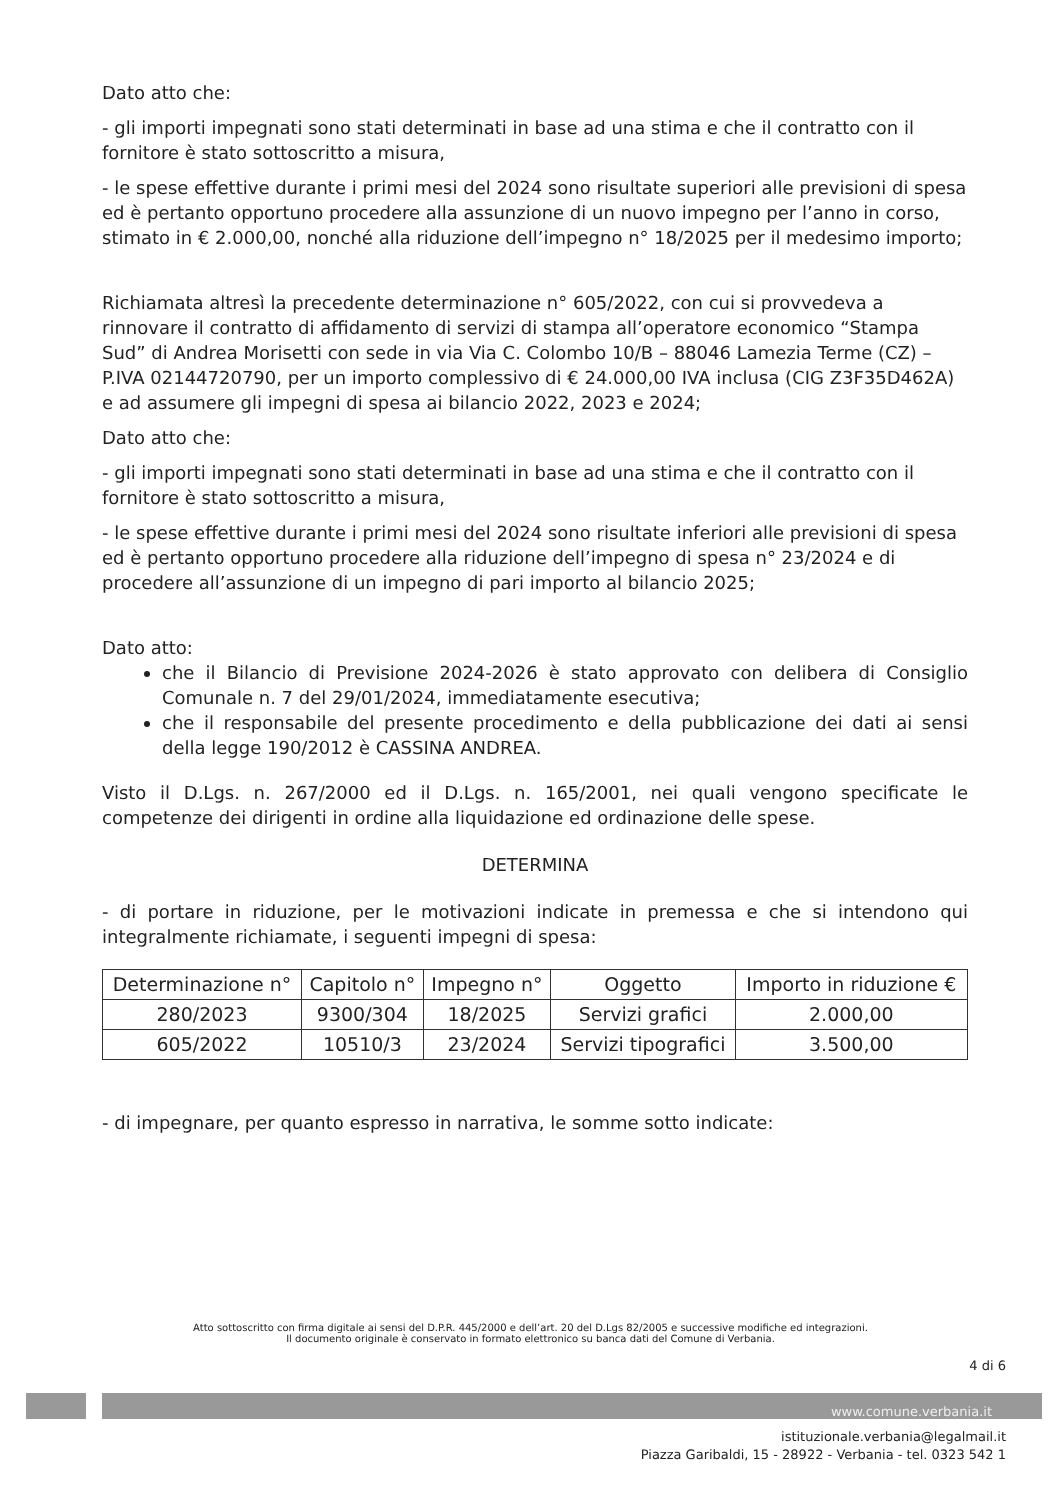Dato atto che:
- gli importi impegnati sono stati determinati in base ad una stima e che il contratto con il fornitore è stato sottoscritto a misura,
- le spese effettive durante i primi mesi del 2024 sono risultate superiori alle previsioni di spesa ed è pertanto opportuno procedere alla assunzione di un nuovo impegno per l’anno in corso, stimato in € 2.000,00, nonché alla riduzione dell’impegno n° 18/2025 per il medesimo importo;
Richiamata altresì la precedente determinazione n° 605/2022, con cui si provvedeva a rinnovare il contratto di affidamento di servizi di stampa all’operatore economico “Stampa Sud” di Andrea Morisetti con sede in via Via C. Colombo 10/B – 88046 Lamezia Terme (CZ) – P.IVA 02144720790, per un importo complessivo di € 24.000,00 IVA inclusa (CIG Z3F35D462A) e ad assumere gli impegni di spesa ai bilancio 2022, 2023 e 2024;
Dato atto che:
- gli importi impegnati sono stati determinati in base ad una stima e che il contratto con il fornitore è stato sottoscritto a misura,
- le spese effettive durante i primi mesi del 2024 sono risultate inferiori alle previsioni di spesa ed è pertanto opportuno procedere alla riduzione dell’impegno di spesa n° 23/2024 e di procedere all’assunzione di un impegno di pari importo al bilancio 2025;
Dato atto:
che il Bilancio di Previsione 2024-2026 è stato approvato con delibera di Consiglio Comunale n. 7 del 29/01/2024, immediatamente esecutiva;
che il responsabile del presente procedimento e della pubblicazione dei dati ai sensi della legge 190/2012 è CASSINA ANDREA.
Visto il D.Lgs. n. 267/2000 ed il D.Lgs. n. 165/2001, nei quali vengono specificate le competenze dei dirigenti in ordine alla liquidazione ed ordinazione delle spese.
DETERMINA
- di portare in riduzione, per le motivazioni indicate in premessa e che si intendono qui integralmente richiamate, i seguenti impegni di spesa:
| Determinazione n° | Capitolo n° | Impegno n° | Oggetto | Importo in riduzione € |
| --- | --- | --- | --- | --- |
| 280/2023 | 9300/304 | 18/2025 | Servizi grafici | 2.000,00 |
| 605/2022 | 10510/3 | 23/2024 | Servizi tipografici | 3.500,00 |
- di impegnare, per quanto espresso in narrativa, le somme sotto indicate:
Atto sottoscritto con firma digitale ai sensi del D.P.R. 445/2000 e dell’art. 20 del D.Lgs 82/2005 e successive modifiche ed integrazioni.
Il documento originale è conservato in formato elettronico su banca dati del Comune di Verbania.
4 di 6
www.comune.verbania.it
istituzionale.verbania@legalmail.it
Piazza Garibaldi, 15 - 28922 - Verbania - tel. 0323 542 1